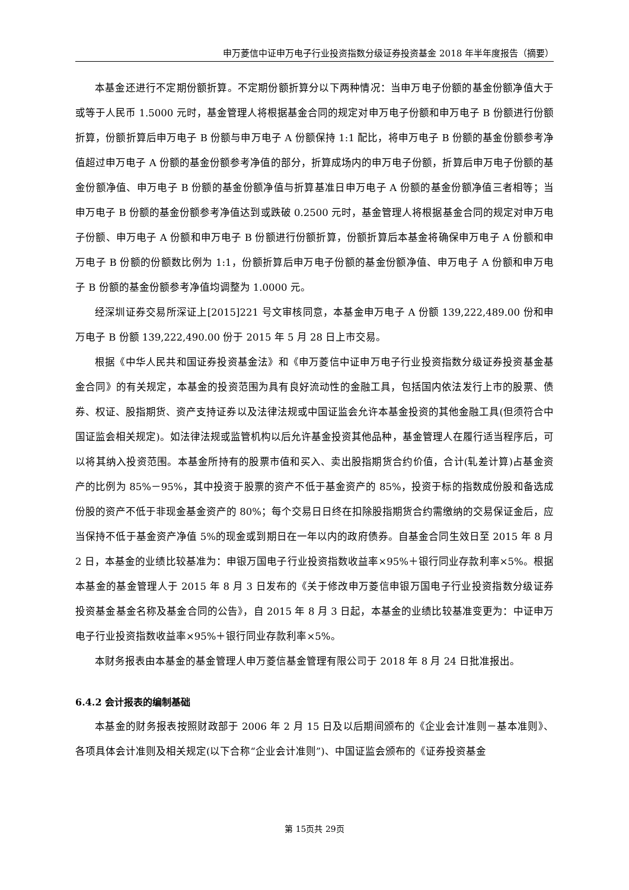申万菱信中证申万电子行业投资指数分级证券投资基金 2018 年半年度报告（摘要）
本基金还进行不定期份额折算。不定期份额折算分以下两种情况：当申万电子份额的基金份额净值大于或等于人民币 1.5000 元时，基金管理人将根据基金合同的规定对申万电子份额和申万电子 B 份额进行份额折算，份额折算后申万电子 B 份额与申万电子 A 份额保持 1:1 配比，将申万电子 B 份额的基金份额参考净值超过申万电子 A 份额的基金份额参考净值的部分，折算成场内的申万电子份额，折算后申万电子份额的基金份额净值、申万电子 B 份额的基金份额净值与折算基准日申万电子 A 份额的基金份额净值三者相等；当申万电子 B 份额的基金份额参考净值达到或跌破 0.2500 元时，基金管理人将根据基金合同的规定对申万电子份额、申万电子 A 份额和申万电子 B 份额进行份额折算，份额折算后本基金将确保申万电子 A 份额和申万电子 B 份额的份额数比例为 1:1，份额折算后申万电子份额的基金份额净值、申万电子 A 份额和申万电子 B 份额的基金份额参考净值均调整为 1.0000 元。
经深圳证券交易所深证上[2015]221 号文审核同意，本基金申万电子 A 份额 139,222,489.00 份和申万电子 B 份额 139,222,490.00 份于 2015 年 5 月 28 日上市交易。
根据《中华人民共和国证券投资基金法》和《申万菱信中证申万电子行业投资指数分级证券投资基金基金合同》的有关规定，本基金的投资范围为具有良好流动性的金融工具，包括国内依法发行上市的股票、债券、权证、股指期货、资产支持证券以及法律法规或中国证监会允许本基金投资的其他金融工具(但须符合中国证监会相关规定)。如法律法规或监管机构以后允许基金投资其他品种，基金管理人在履行适当程序后，可以将其纳入投资范围。本基金所持有的股票市值和买入、卖出股指期货合约价值，合计(轧差计算)占基金资产的比例为 85%－95%，其中投资于股票的资产不低于基金资产的 85%，投资于标的指数成份股和备选成份股的资产不低于非现金基金资产的 80%；每个交易日日终在扣除股指期货合约需缴纳的交易保证金后，应当保持不低于基金资产净值 5%的现金或到期日在一年以内的政府债券。自基金合同生效日至 2015 年 8 月 2 日，本基金的业绩比较基准为：申银万国电子行业投资指数收益率×95%＋银行同业存款利率×5%。根据本基金的基金管理人于 2015 年 8 月 3 日发布的《关于修改申万菱信申银万国电子行业投资指数分级证券投资基金基金名称及基金合同的公告》，自 2015 年 8 月 3 日起，本基金的业绩比较基准变更为：中证申万电子行业投资指数收益率×95%＋银行同业存款利率×5%。
本财务报表由本基金的基金管理人申万菱信基金管理有限公司于 2018 年 8 月 24 日批准报出。
6.4.2 会计报表的编制基础
本基金的财务报表按照财政部于 2006 年 2 月 15 日及以后期间颁布的《企业会计准则－基本准则》、各项具体会计准则及相关规定(以下合称“企业会计准则”)、中国证监会颁布的《证券投资基金
第 15页共 29页